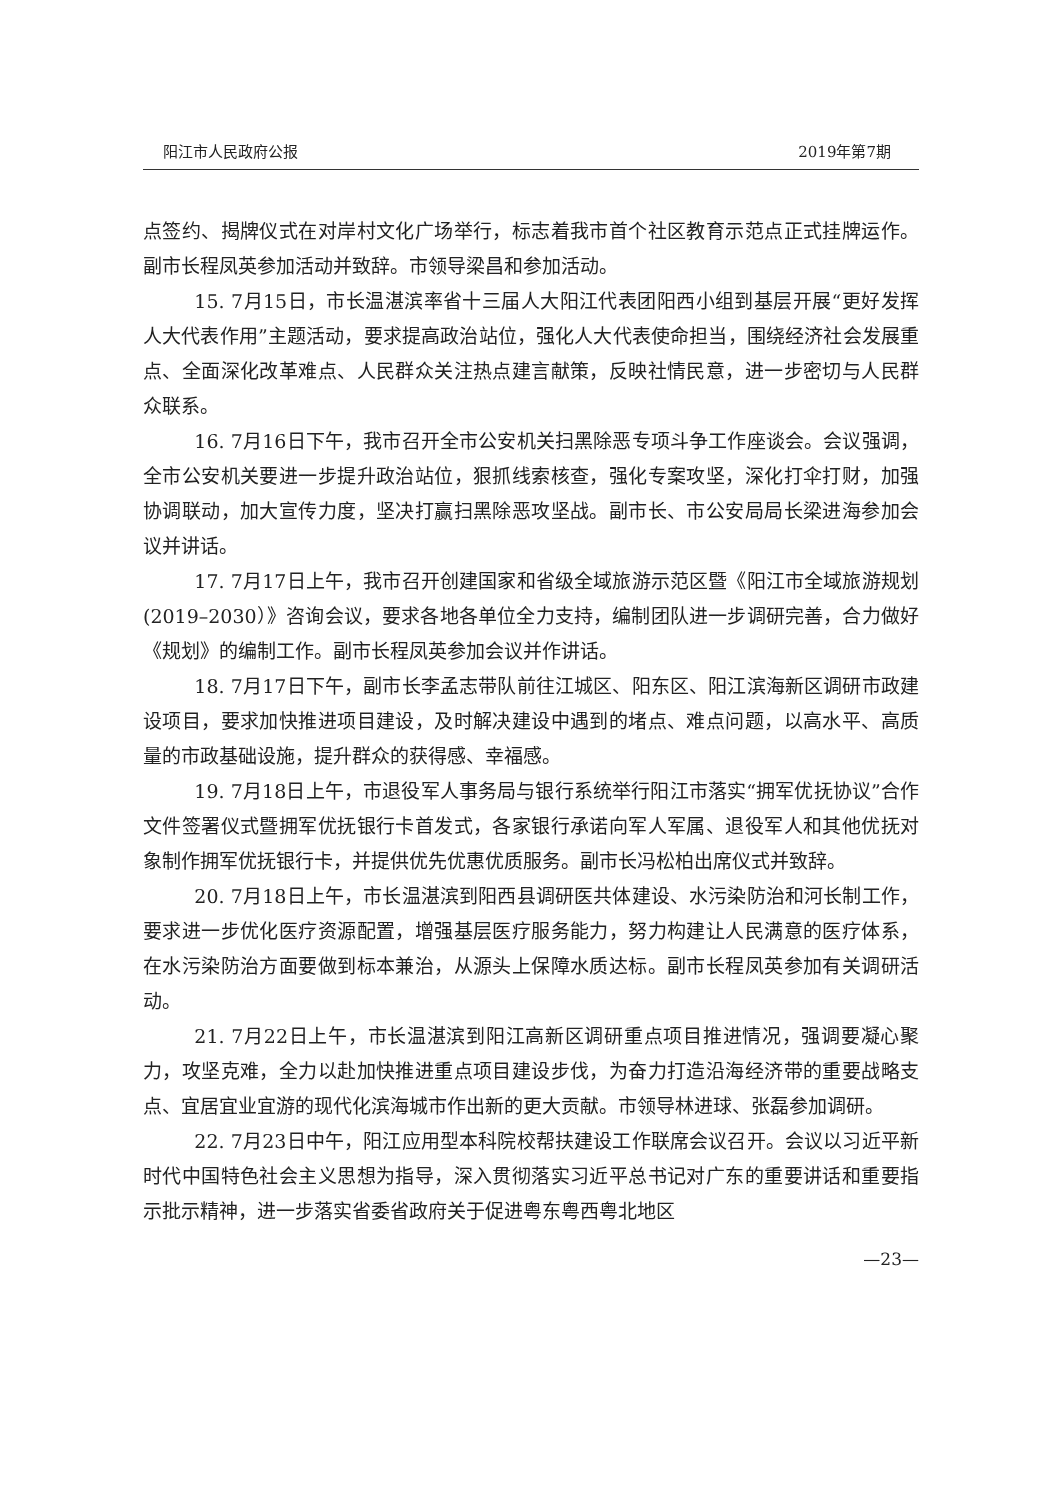阳江市人民政府公报 2019年第7期
点签约、揭牌仪式在对岸村文化广场举行，标志着我市首个社区教育示范点正式挂牌运作。副市长程凤英参加活动并致辞。市领导梁昌和参加活动。
15. 7月15日，市长温湛滨率省十三届人大阳江代表团阳西小组到基层开展“更好发挥人大代表作用”主题活动，要求提高政治站位，强化人大代表使命担当，围绕经济社会发展重点、全面深化改革难点、人民群众关注热点建言献策，反映社情民意，进一步密切与人民群众联系。
16. 7月16日下午，我市召开全市公安机关扫黑除恶专项斗争工作座谈会。会议强调，全市公安机关要进一步提升政治站位，狠抓线索核查，强化专案攻坚，深化打伞打财，加强协调联动，加大宣传力度，坚决打赢扫黑除恶攻坚战。副市长、市公安局局长梁进海参加会议并讲话。
17. 7月17日上午，我市召开创建国家和省级全域旅游示范区暨《阳江市全域旅游规划(2019–2030）》咨询会议，要求各地各单位全力支持，编制团队进一步调研完善，合力做好《规划》的编制工作。副市长程凤英参加会议并作讲话。
18. 7月17日下午，副市长李孟志带队前往江城区、阳东区、阳江滨海新区调研市政建设项目，要求加快推进项目建设，及时解决建设中遇到的堵点、难点问题，以高水平、高质量的市政基础设施，提升群众的获得感、幸福感。
19. 7月18日上午，市退役军人事务局与银行系统举行阳江市落实“拥军优抚协议”合作文件签署仪式暨拥军优抚银行卡首发式，各家银行承诺向军人军属、退役军人和其他优抚对象制作拥军优抚银行卡，并提供优先优惠优质服务。副市长冯松柏出席仪式并致辞。
20. 7月18日上午，市长温湛滨到阳西县调研医共体建设、水污染防治和河长制工作，要求进一步优化医疗资源配置，增强基层医疗服务能力，努力构建让人民满意的医疗体系，在水污染防治方面要做到标本兼治，从源头上保障水质达标。副市长程凤英参加有关调研活动。
21. 7月22日上午，市长温湛滨到阳江高新区调研重点项目推进情况，强调要凝心聚力，攻坚克难，全力以赴加快推进重点项目建设步伐，为奋力打造沿海经济带的重要战略支点、宜居宜业宜游的现代化滨海城市作出新的更大贡献。市领导林进球、张磊参加调研。
22. 7月23日中午，阳江应用型本科院校帮扶建设工作联席会议召开。会议以习近平新时代中国特色社会主义思想为指导，深入贯彻落实习近平总书记对广东的重要讲话和重要指示批示精神，进一步落实省委省政府关于促进粤东粤西粤北地区
—23—